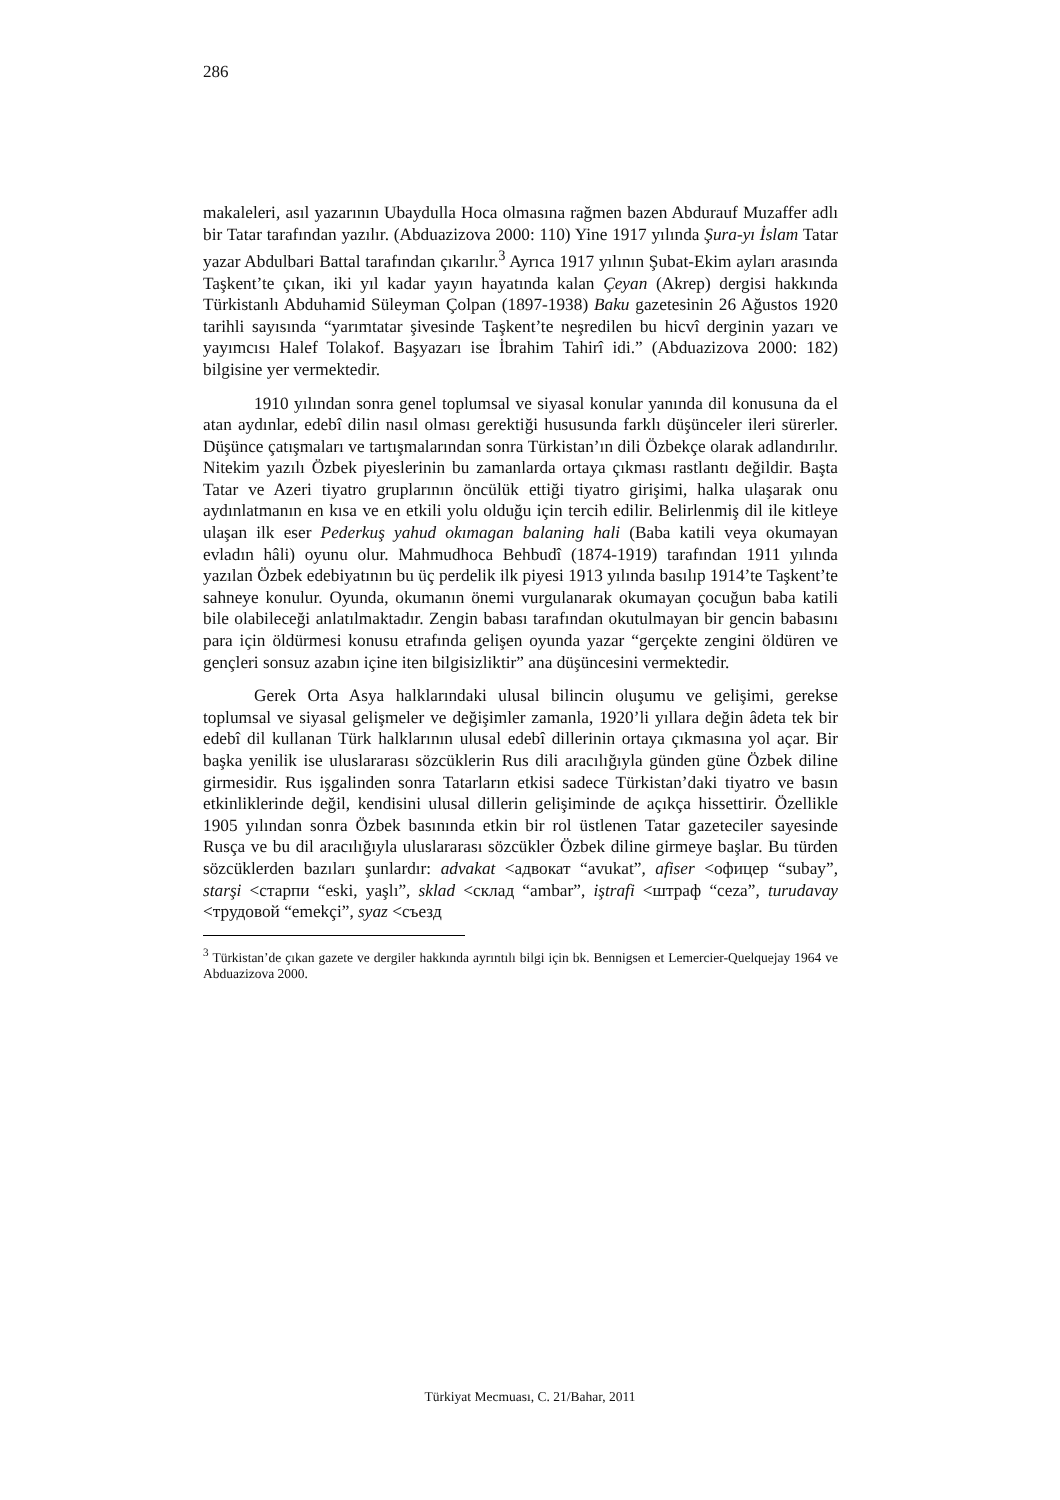286
makaleleri, asıl yazarının Ubaydulla Hoca olmasına rağmen bazen Abdurauf Muzaffer adlı bir Tatar tarafından yazılır. (Abduazizova 2000: 110) Yine 1917 yılında Şura-yı İslam Tatar yazar Abdulbari Battal tarafından çıkarılır.<sup>3</sup> Ayrıca 1917 yılının Şubat-Ekim ayları arasında Taşkent’te çıkan, iki yıl kadar yayın hayatında kalan Çeyan (Akrep) dergisi hakkında Türkistanlı Abduhamid Süleyman Çolpan (1897-1938) Baku gazetesinin 26 Ağustos 1920 tarihli sayısında “yarımtatar şivesinde Taşkent’te neşredilen bu hicvî derginin yazarı ve yayımcısı Halef Tolakof. Başyazarı ise İbrahim Tahirî idi.” (Abduazizova 2000: 182) bilgisine yer vermektedir.
1910 yılından sonra genel toplumsal ve siyasal konular yanında dil konusuna da el atan aydınlar, edebî dilin nasıl olması gerektiği hususunda farklı düşünceler ileri sürerler. Düşünce çatışmaları ve tartışmalarından sonra Türkistan’ın dili Özbekçe olarak adlandırılır. Nitekim yazılı Özbek piyeslerinin bu zamanlarda ortaya çıkması rastlantı değildir. Başta Tatar ve Azeri tiyatro gruplarının öncülük ettiği tiyatro girişimi, halka ulaşarak onu aydınlatmanın en kısa ve en etkili yolu olduğu için tercih edilir. Belirlenmiş dil ile kitleye ulaşan ilk eser Pederkuş yahud okımagan balaning hali (Baba katili veya okumayan evladın hâli) oyunu olur. Mahmudhoca Behbudî (1874-1919) tarafından 1911 yılında yazılan Özbek edebiyatının bu üç perdelik ilk piyesi 1913 yılında basılıp 1914’te Taşkent’te sahneye konulur. Oyunda, okumanın önemi vurgulanarak okumayan çocuğun baba katili bile olabileceği anlatılmaktadır. Zengin babası tarafından okutulmayan bir gencin babasını para için öldürmesi konusu etrafında gelişen oyunda yazar “gerçekte zengini öldüren ve gençleri sonsuz azabın içine iten bilgisizliktir” ana düşüncesini vermektedir.
Gerek Orta Asya halklarındaki ulusal bilincin oluşumu ve gelişimi, gerekse toplumsal ve siyasal gelişmeler ve değişimler zamanla, 1920’li yıllara değin âdeta tek bir edebî dil kullanan Türk halklarının ulusal edebî dillerinin ortaya çıkmasına yol açar. Bir başka yenilik ise uluslararası sözcüklerin Rus dili aracılığıyla günden güne Özbek diline girmesidir. Rus işgalinden sonra Tatarların etkisi sadece Türkistan’daki tiyatro ve basın etkinliklerinde değil, kendisini ulusal dillerin gelişiminde de açıkça hissettirir. Özellikle 1905 yılından sonra Özbek basınında etkin bir rol üstlenen Tatar gazeteciler sayesinde Rusça ve bu dil aracılığıyla uluslararası sözcükler Özbek diline girmeye başlar. Bu türden sözcüklerden bazıları şunlardır: advakat <адвокат “avukat”, afiser <офицер “subay”, starşi <старпи “eski, yaşlı”, sklad <склад “ambar”, iştrafi <штраф “ceza”, turudavay <трудовой “emekçi”, syaz <съезд
<sup>3</sup> Türkistan’de çıkan gazete ve dergiler hakkında ayrıntılı bilgi için bk. Bennigsen et Lemercier-Quelquejay 1964 ve Abduazizova 2000.
Türkiyat Mecmuası, C. 21/Bahar, 2011